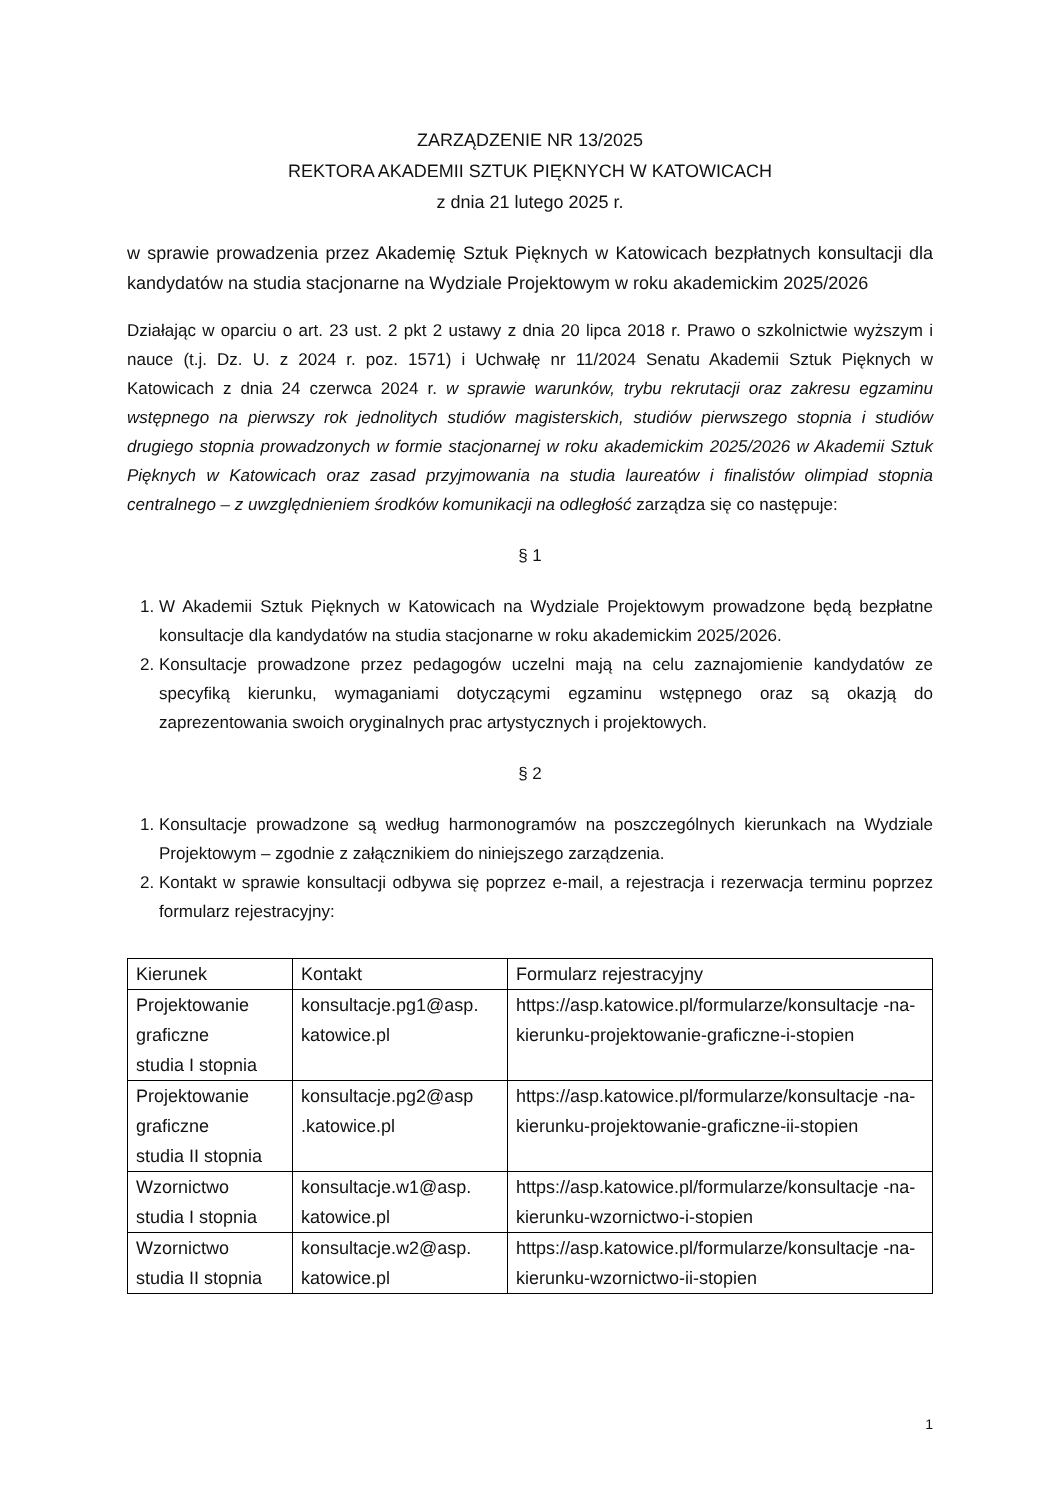ZARZĄDZENIE NR 13/2025
REKTORA AKADEMII SZTUK PIĘKNYCH W KATOWICACH
z dnia 21 lutego 2025 r.
w sprawie prowadzenia przez Akademię Sztuk Pięknych w Katowicach bezpłatnych konsultacji dla kandydatów na studia stacjonarne na Wydziale Projektowym w roku akademickim 2025/2026
Działając w oparciu o art. 23 ust. 2 pkt 2 ustawy z dnia 20 lipca 2018 r. Prawo o szkolnictwie wyższym i nauce (t.j. Dz. U. z 2024 r. poz. 1571) i Uchwałę nr 11/2024 Senatu Akademii Sztuk Pięknych w Katowicach z dnia 24 czerwca 2024 r. w sprawie warunków, trybu rekrutacji oraz zakresu egzaminu wstępnego na pierwszy rok jednolitych studiów magisterskich, studiów pierwszego stopnia i studiów drugiego stopnia prowadzonych w formie stacjonarnej w roku akademickim 2025/2026 w Akademii Sztuk Pięknych w Katowicach oraz zasad przyjmowania na studia laureatów i finalistów olimpiad stopnia centralnego – z uwzględnieniem środków komunikacji na odległość zarządza się co następuje:
§ 1
1. W Akademii Sztuk Pięknych w Katowicach na Wydziale Projektowym prowadzone będą bezpłatne konsultacje dla kandydatów na studia stacjonarne w roku akademickim 2025/2026.
2. Konsultacje prowadzone przez pedagogów uczelni mają na celu zaznajomienie kandydatów ze specyfiką kierunku, wymaganiami dotyczącymi egzaminu wstępnego oraz są okazją do zaprezentowania swoich oryginalnych prac artystycznych i projektowych.
§ 2
1. Konsultacje prowadzone są według harmonogramów na poszczególnych kierunkach na Wydziale Projektowym – zgodnie z załącznikiem do niniejszego zarządzenia.
2. Kontakt w sprawie konsultacji odbywa się poprzez e-mail, a rejestracja i rezerwacja terminu poprzez formularz rejestracyjny:
| Kierunek | Kontakt | Formularz rejestracyjny |
| --- | --- | --- |
| Projektowanie graficzne studia I stopnia | konsultacje.pg1@asp. katowice.pl | https://asp.katowice.pl/formularze/konsultacje -na-kierunku-projektowanie-graficzne-i-stopien |
| Projektowanie graficzne studia II stopnia | konsultacje.pg2@asp .katowice.pl | https://asp.katowice.pl/formularze/konsultacje -na-kierunku-projektowanie-graficzne-ii-stopien |
| Wzornictwo studia I stopnia | konsultacje.w1@asp. katowice.pl | https://asp.katowice.pl/formularze/konsultacje -na-kierunku-wzornictwo-i-stopien |
| Wzornictwo studia II stopnia | konsultacje.w2@asp. katowice.pl | https://asp.katowice.pl/formularze/konsultacje -na-kierunku-wzornictwo-ii-stopien |
1